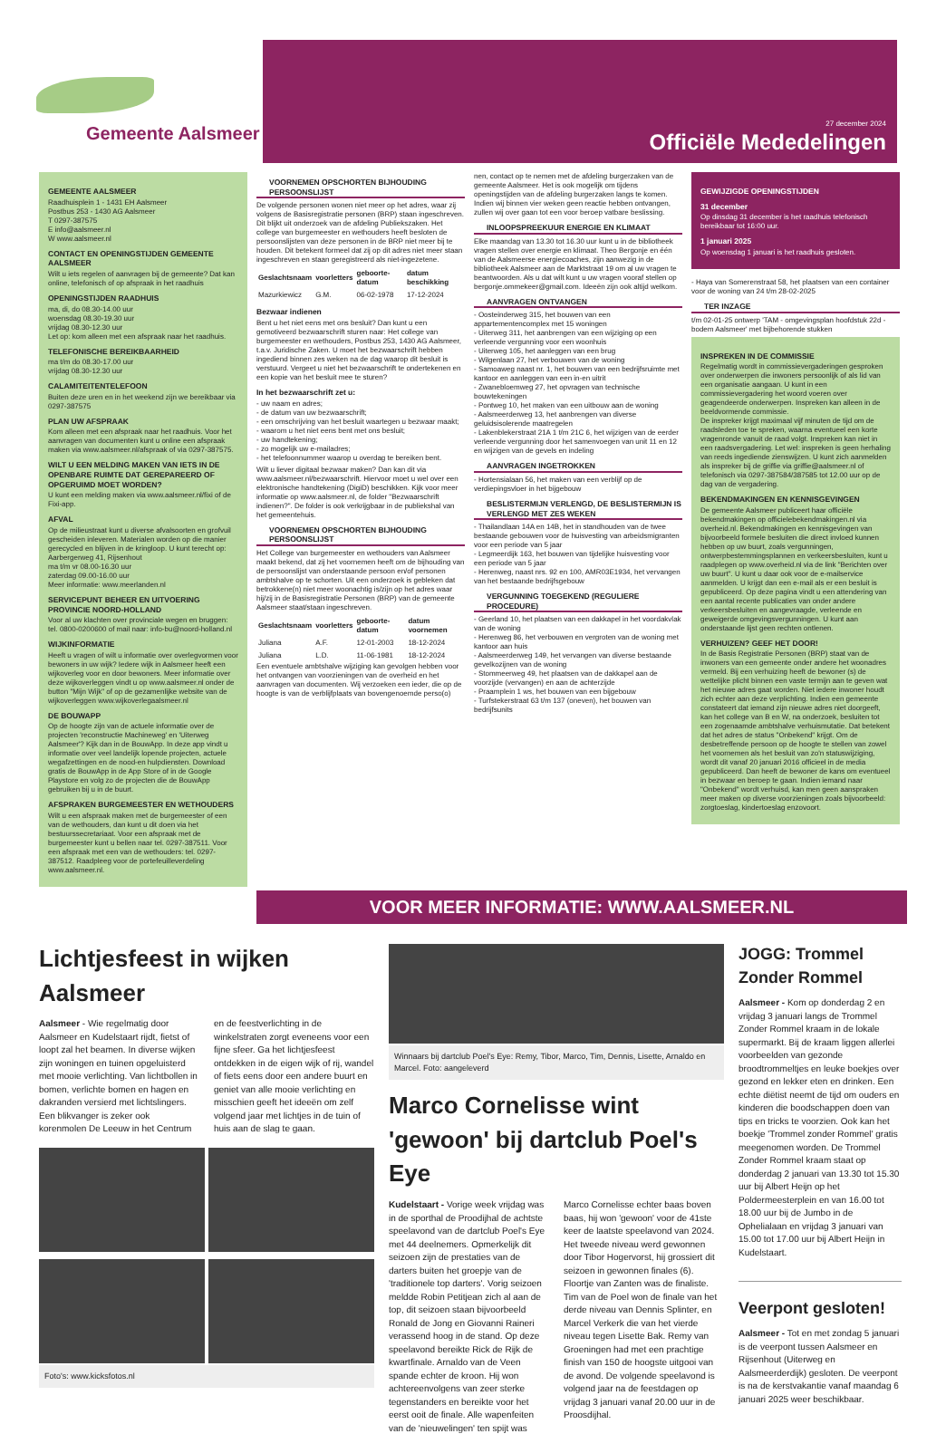Gemeente Aalsmeer
27 december 2024
Officiële Mededelingen
GEMEENTE AALSMEER
Raadhuisplein 1 - 1431 EH Aalsmeer
Postbus 253 - 1430 AG Aalsmeer
T 0297-387575
E info@aalsmeer.nl
W www.aalsmeer.nl
CONTACT EN OPENINGSTIJDEN GEMEENTE AALSMEER
Wilt u iets regelen of aanvragen bij de gemeente? Dat kan online, telefonisch of op afspraak in het raadhuis
OPENINGSTIJDEN RAADHUIS
ma, di, do 08.30-14.00 uur
woensdag 08.30-19.30 uur
vrijdag 08.30-12.30 uur
Let op: kom alleen met een afspraak naar het raadhuis.
TELEFONISCHE BEREIKBAARHEID
ma t/m do 08.30-17.00 uur
vrijdag 08.30-12.30 uur
CALAMITEITENTELEFOON
Buiten deze uren en in het weekend zijn we bereikbaar via 0297-387575
PLAN UW AFSPRAAK
Kom alleen met een afspraak naar het raadhuis. Voor het aanvragen van documenten kunt u online een afspraak maken via www.aalsmeer.nl/afspraak of via 0297-387575.
WILT U EEN MELDING MAKEN VAN IETS IN DE OPENBARE RUIMTE DAT GEREPAREERD OF OPGERUIMD MOET WORDEN?
U kunt een melding maken via www.aalsmeer.nl/fixi of de Fixi-app.
AFVAL
Op de milieustraat kunt u diverse afvalsoorten en grofvuil gescheiden inleveren. Materialen worden op die manier gerecycled en blijven in de kringloop. U kunt terecht op: Aarbergerweg 41, Rijsenhout
ma t/m vr 08.00-16.30 uur
zaterdag 09.00-16.00 uur
Meer informatie: www.meerlanden.nl
SERVICEPUNT BEHEER EN UITVOERING PROVINCIE NOORD-HOLLAND
Voor al uw klachten over provinciale wegen en bruggen: tel. 0800-0200600 of mail naar: info-bu@noord-holland.nl
WIJKINFORMATIE
Heeft u vragen of wilt u informatie over overlegvormen voor bewoners in uw wijk? Iedere wijk in Aalsmeer heeft een wijkoverleg voor en door bewoners. Meer informatie over deze wijkoverleggen vindt u op www.aalsmeer.nl onder de button "Mijn Wijk" of op de gezamenlijke website van de wijkoverleggen www.wijkoverlegaalsmeer.nl
DE BOUWAPP
Op de hoogte zijn van de actuele informatie over de projecten 'reconstructie Machineweg' en 'Uiterweg Aalsmeer'? Kijk dan in de BouwApp. In deze app vindt u informatie over veel landelijk lopende projecten, actuele wegafzettingen en de nood-en hulpdiensten. Download gratis de BouwApp in de App Store of in de Google Playstore en volg zo de projecten die de BouwApp gebruiken bij u in de buurt.
AFSPRAKEN BURGEMEESTER EN WETHOUDERS
Wilt u een afspraak maken met de burgemeester of een van de wethouders, dan kunt u dit doen via het bestuurssecretariaat. Voor een afspraak met de burgemeester kunt u bellen naar tel. 0297-387511. Voor een afspraak met een van de wethouders: tel. 0297-387512. Raadpleeg voor de portefeuilleverdeling www.aalsmeer.nl.
VOORNEMEN OPSCHORTEN BIJHOUDING PERSOONSLIJST
De volgende personen wonen niet meer op het adres, waar zij volgens de Basisregistratie personen (BRP) staan ingeschreven. Dit blijkt uit onderzoek van de afdeling Publiekszaken. Het college van burgemeester en wethouders heeft besloten de persoonslijsten van deze personen in de BRP niet meer bij te houden. Dit betekent formeel dat zij op dit adres niet meer staan ingeschreven en staan geregistreerd als niet-ingezetene.
| Geslachtsnaam | voorletters | geboorte-datum | datum beschikking |
| --- | --- | --- | --- |
| Mazurkiewicz | G.M. | 06-02-1978 | 17-12-2024 |
Bezwaar indienen
Bent u het niet eens met ons besluit? Dan kunt u een gemotiveerd bezwaarschrift sturen naar: Het college van burgemeester en wethouders, Postbus 253, 1430 AG Aalsmeer, t.a.v. Juridische Zaken. U moet het bezwaarschrift hebben ingediend binnen zes weken na de dag waarop dit besluit is verstuurd. Vergeet u niet het bezwaarschrift te ondertekenen en een kopie van het besluit mee te sturen?
In het bezwaarschrift zet u:
- uw naam en adres;
- de datum van uw bezwaarschrift;
- een omschrijving van het besluit waartegen u bezwaar maakt;
- waarom u het niet eens bent met ons besluit;
- uw handtekening;
- zo mogelijk uw e-mailadres;
- het telefoonnummer waarop u overdag te bereiken bent.
Wilt u liever digitaal bezwaar maken? Dan kan dit via www.aalsmeer.nl/bezwaarschrift. Hiervoor moet u wel over een elektronische handtekening (DigiD) beschikken. Kijk voor meer informatie op www.aalsmeer.nl, de folder "Bezwaarschrift indienen?". De folder is ook verkrijgbaar in de publiekshal van het gemeentehuis.
VOORNEMEN OPSCHORTEN BIJHOUDING PERSOONSLIJST
Het College van burgemeester en wethouders van Aalsmeer maakt bekend, dat zij het voornemen heeft om de bijhouding van de persoonslijst van onderstaande persoon en/of personen ambtshalve op te schorten. Uit een onderzoek is gebleken dat betrokkene(n) niet meer woonachtig is/zijn op het adres waar hij/zij in de Basisregistratie Personen (BRP) van de gemeente Aalsmeer staat/staan ingeschreven.
| Geslachtsnaam | voorletters | geboorte-datum | datum voornemen |
| --- | --- | --- | --- |
| Juliana | A.F. | 12-01-2003 | 18-12-2024 |
| Juliana | L.D. | 11-06-1981 | 18-12-2024 |
Een eventuele ambtshalve wijziging kan gevolgen hebben voor het ontvangen van voorzieningen van de overheid en het aanvragen van documenten. Wij verzoeken een ieder, die op de hoogte is van de verblijfplaats van bovengenoemde perso(o)
nen, contact op te nemen met de afdeling burgerzaken van de gemeente Aalsmeer. Het is ook mogelijk om tijdens openingstijden van de afdeling burgerzaken langs te komen. Indien wij binnen vier weken geen reactie hebben ontvangen, zullen wij over gaan tot een voor beroep vatbare beslissing.
INLOOPSPREEKUUR ENERGIE EN KLIMAAT
Elke maandag van 13.30 tot 16.30 uur kunt u in de bibliotheek vragen stellen over energie en klimaat. Theo Bergonje en één van de Aalsmeerse energiecoaches, zijn aanwezig in de bibliotheek Aalsmeer aan de Marktstraat 19 om al uw vragen te beantwoorden. Als u dat wilt kunt u uw vragen vooraf stellen op bergonje.ommekeer@gmail.com. Ideeën zijn ook altijd welkom.
AANVRAGEN ONTVANGEN
- Oosteinderweg 315, het bouwen van een appartementencomplex met 15 woningen
- Uiterweg 311, het aanbrengen van een wijziging op een verleende vergunning voor een woonhuis
- Uiterweg 105, het aanleggen van een brug
- Wilgenlaan 27, het verbouwen van de woning
- Samoaweg naast nr. 1, het bouwen van een bedrijfsruimte met kantoor en aanleggen van een in-en uitrit
- Zwanebloemweg 27, het opvragen van technische bouwtekeningen
- Pontweg 10, het maken van een uitbouw aan de woning
- Aalsmeerderweg 13, het aanbrengen van diverse geluidsisolerende maatregelen
- Lakenblekerstraat 21A 1 t/m 21C 6, het wijzigen van de eerder verleende vergunning door het samenvoegen van unit 11 en 12 en wijzigen van de gevels en indeling
AANVRAGEN INGETROKKEN
- Hortensialaan 56, het maken van een verblijf op de verdiepingsvloer in het bijgebouw
BESLISTERMIJN VERLENGD, DE BESLISTERMIJN IS VERLENGD MET ZES WEKEN
- Thailandlaan 14A en 14B, het in standhouden van de twee bestaande gebouwen voor de huisvesting van arbeidsmigranten voor een periode van 5 jaar
- Legmeerdijk 163, het bouwen van tijdelijke huisvesting voor een periode van 5 jaar
- Herenweg, naast nrs. 92 en 100, AMR03E1934, het vervangen van het bestaande bedrijfsgebouw
VERGUNNING TOEGEKEND (REGULIERE PROCEDURE)
- Geerland 10, het plaatsen van een dakkapel in het voordakvlak van de woning
- Herenweg 86, het verbouwen en vergroten van de woning met kantoor aan huis
- Aalsmeerderweg 149, het vervangen van diverse bestaande gevelkozijnen van de woning
- Stommeerweg 49, het plaatsen van de dakkapel aan de voorzijde (vervangen) en aan de achterzijde
- Praamplein 1 ws, het bouwen van een bijgebouw
- Turfstekerstraat 63 t/m 137 (oneven), het bouwen van bedrijfsunits
GEWIJZIGDE OPENINGSTIJDEN
31 december
Op dinsdag 31 december is het raadhuis telefonisch bereikbaar tot 16:00 uur.
1 januari 2025
Op woensdag 1 januari is het raadhuis gesloten.
- Haya van Somerenstraat 58, het plaatsen van een container voor de woning van 24 t/m 28-02-2025
TER INZAGE
t/m 02-01-25 ontwerp 'TAM - omgevingsplan hoofdstuk 22d - bodem Aalsmeer' met bijbehorende stukken
INSPREKEN IN DE COMMISSIE
Regelmatig wordt in commissievergaderingen gesproken over onderwerpen die inwoners persoonlijk of als lid van een organisatie aangaan. U kunt in een commissievergadering het woord voeren over geagendeerde onderwerpen. Inspreken kan alleen in de beeldvormende commissie.
De inspreker krijgt maximaal vijf minuten de tijd om de raadsleden toe te spreken, waarna eventueel een korte vragenronde vanuit de raad volgt. Inspreken kan niet in een raadsvergadering. Let wel: inspreken is geen herhaling van reeds ingediende zienswijzen. U kunt zich aanmelden als inspreker bij de griffie via griffie@aalsmeer.nl of telefonisch via 0297-387584/387585 tot 12.00 uur op de dag van de vergadering.
BEKENDMAKINGEN EN KENNISGEVINGEN
De gemeente Aalsmeer publiceert haar officiële bekendmakingen op officielebekendmakingen.nl via overheid.nl. Bekendmakingen en kennisgevingen van bijvoorbeeld formele besluiten die direct invloed kunnen hebben op uw buurt, zoals vergunningen, ontwerpbestemmingsplannen en verkeersbesluiten, kunt u raadplegen op www.overheid.nl via de link "Berichten over uw buurt". U kunt u daar ook voor de e-mailservice aanmelden. U krijgt dan een e-mail als er een besluit is gepubliceerd. Op deze pagina vindt u een attendering van een aantal recente publicaties van onder andere verkeersbesluiten en aangevraagde, verleende en geweigerde omgevingsvergunningen. U kunt aan onderstaande lijst geen rechten ontlenen.
VERHUIZEN? GEEF HET DOOR!
In de Basis Registratie Personen (BRP) staat van de inwoners van een gemeente onder andere het woonadres vermeld. Bij een verhuizing heeft de bewoner (s) de wettelijke plicht binnen een vaste termijn aan te geven wat het nieuwe adres gaat worden. Niet iedere inwoner houdt zich echter aan deze verplichting. Indien een gemeente constateert dat iemand zijn nieuwe adres niet doorgeeft, kan het college van B en W, na onderzoek, besluiten tot een zogenaamde ambtshalve verhuismutatie. Dat betekent dat het adres de status "Onbekend" krijgt. Om de desbetreffende persoon op de hoogte te stellen van zowel het voornemen als het besluit van zo'n statuswijziging, wordt dit vanaf 20 januari 2016 officieel in de media gepubliceerd. Dan heeft de bewoner de kans om eventueel in bezwaar en beroep te gaan. Indien iemand naar "Onbekend" wordt verhuisd, kan men geen aanspraken meer maken op diverse voorzieningen zoals bijvoorbeeld: zorgtoeslag, kindertoeslag enzovoort.
VOOR MEER INFORMATIE: WWW.AALSMEER.NL
Lichtjesfeest in wijken Aalsmeer
Aalsmeer - Wie regelmatig door Aalsmeer en Kudelstaart rijdt, fietst of loopt zal het beamen. In diverse wijken zijn woningen en tuinen opgeluisterd met mooie verlichting. Van lichtbollen in bomen, verlichte bomen en hagen en dakranden versierd met lichtslingers. Een blikvanger is zeker ook korenmolen De Leeuw in het Centrum en de feestverlichting in de winkelstraten zorgt eveneens voor een fijne sfeer. Ga het lichtjesfeest ontdekken in de eigen wijk of rij, wandel of fiets eens door een andere buurt en geniet van alle mooie verlichting en misschien geeft het ideeën om zelf volgend jaar met lichtjes in de tuin of huis aan de slag te gaan.
Foto's: www.kicksfotos.nl
Winnaars bij dartclub Poel's Eye: Remy, Tibor, Marco, Tim, Dennis, Lisette, Arnaldo en Marcel. Foto: aangeleverd
Marco Cornelisse wint 'gewoon' bij dartclub Poel's Eye
Kudelstaart - Vorige week vrijdag was in de sporthal de Proodijhal de achtste speelavond van de dartclub Poel's Eye met 44 deelnemers. Opmerkelijk dit seizoen zijn de prestaties van de darters buiten het groepje van de 'traditionele top darters'. Vorig seizoen meldde Robin Petitjean zich al aan de top, dit seizoen staan bijvoorbeeld Ronald de Jong en Giovanni Raineri verassend hoog in de stand. Op deze speelavond bereikte Rick de Rijk de kwartfinale. Arnaldo van de Veen spande echter de kroon. Hij won achtereenvolgens van zeer sterke tegenstanders en bereikte voor het eerst ooit de finale. Alle wapenfeiten van de 'nieuwelingen' ten spijt was Marco Cornelisse echter baas boven baas, hij won 'gewoon' voor de 41ste keer de laatste speelavond van 2024. Het tweede niveau werd gewonnen door Tibor Hogervorst, hij grossiert dit seizoen in gewonnen finales (6). Floortje van Zanten was de finaliste. Tim van de Poel won de finale van het derde niveau van Dennis Splinter, en Marcel Verkerk die van het vierde niveau tegen Lisette Bak. Remy van Groeningen had met een prachtige finish van 150 de hoogste uitgooi van de avond. De volgende speelavond is volgend jaar na de feestdagen op vrijdag 3 januari vanaf 20.00 uur in de Proosdijhal.
JOGG: Trommel Zonder Rommel
Aalsmeer - Kom op donderdag 2 en vrijdag 3 januari langs de Trommel Zonder Rommel kraam in de lokale supermarkt. Bij de kraam liggen allerlei voorbeelden van gezonde broodtrommeltjes en leuke boekjes over gezond en lekker eten en drinken. Een echte diëtist neemt de tijd om ouders en kinderen die boodschappen doen van tips en tricks te voorzien. Ook kan het boekje 'Trommel zonder Rommel' gratis meegenomen worden. De Trommel Zonder Rommel kraam staat op donderdag 2 januari van 13.30 tot 15.30 uur bij Albert Heijn op het Poldermeesterplein en van 16.00 tot 18.00 uur bij de Jumbo in de Ophelialaan en vrijdag 3 januari van 15.00 tot 17.00 uur bij Albert Heijn in Kudelstaart.
Veerpont gesloten!
Aalsmeer - Tot en met zondag 5 januari is de veerpont tussen Aalsmeer en Rijsenhout (Uiterweg en Aalsmeerderdijk) gesloten. De veerpont is na de kerstvakantie vanaf maandag 6 januari 2025 weer beschikbaar.